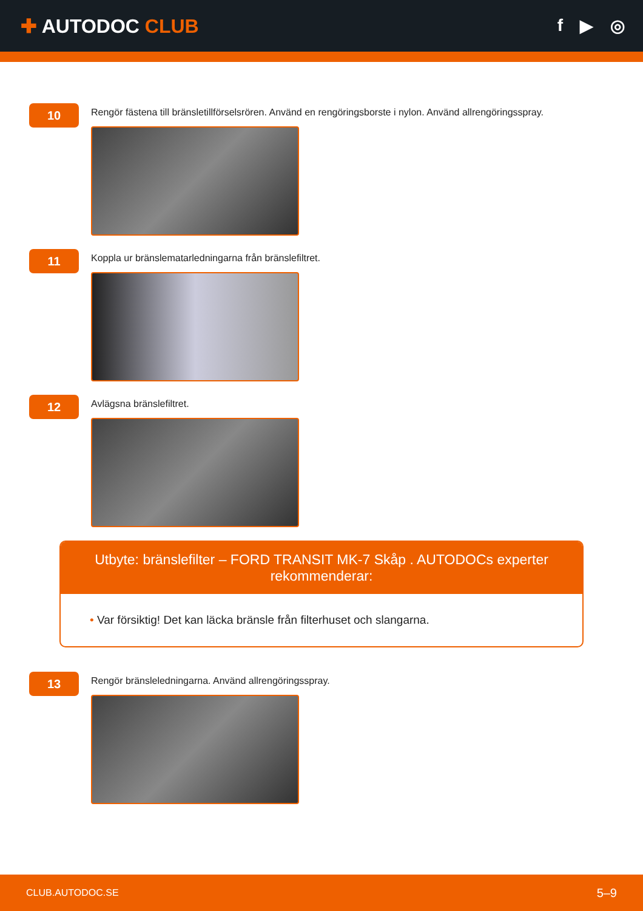✚ AUTODOC CLUB f ▶ ◎
10
Rengör fästena till bränsletillförselsrören. Använd en rengöringsborste i nylon. Använd allrengöringsspray.
11
Koppla ur bränslematarledningarna från bränslefiltret.
12
Avlägsna bränslefiltret.
Utbyte: bränslefilter – FORD TRANSIT MK-7 Skåp . AUTODOCs experter rekommenderar:
• Var försiktig! Det kan läcka bränsle från filterhuset och slangarna.
13
Rengör bränsleledningarna. Använd allrengöringsspray.
CLUB.AUTODOC.SE 5–9